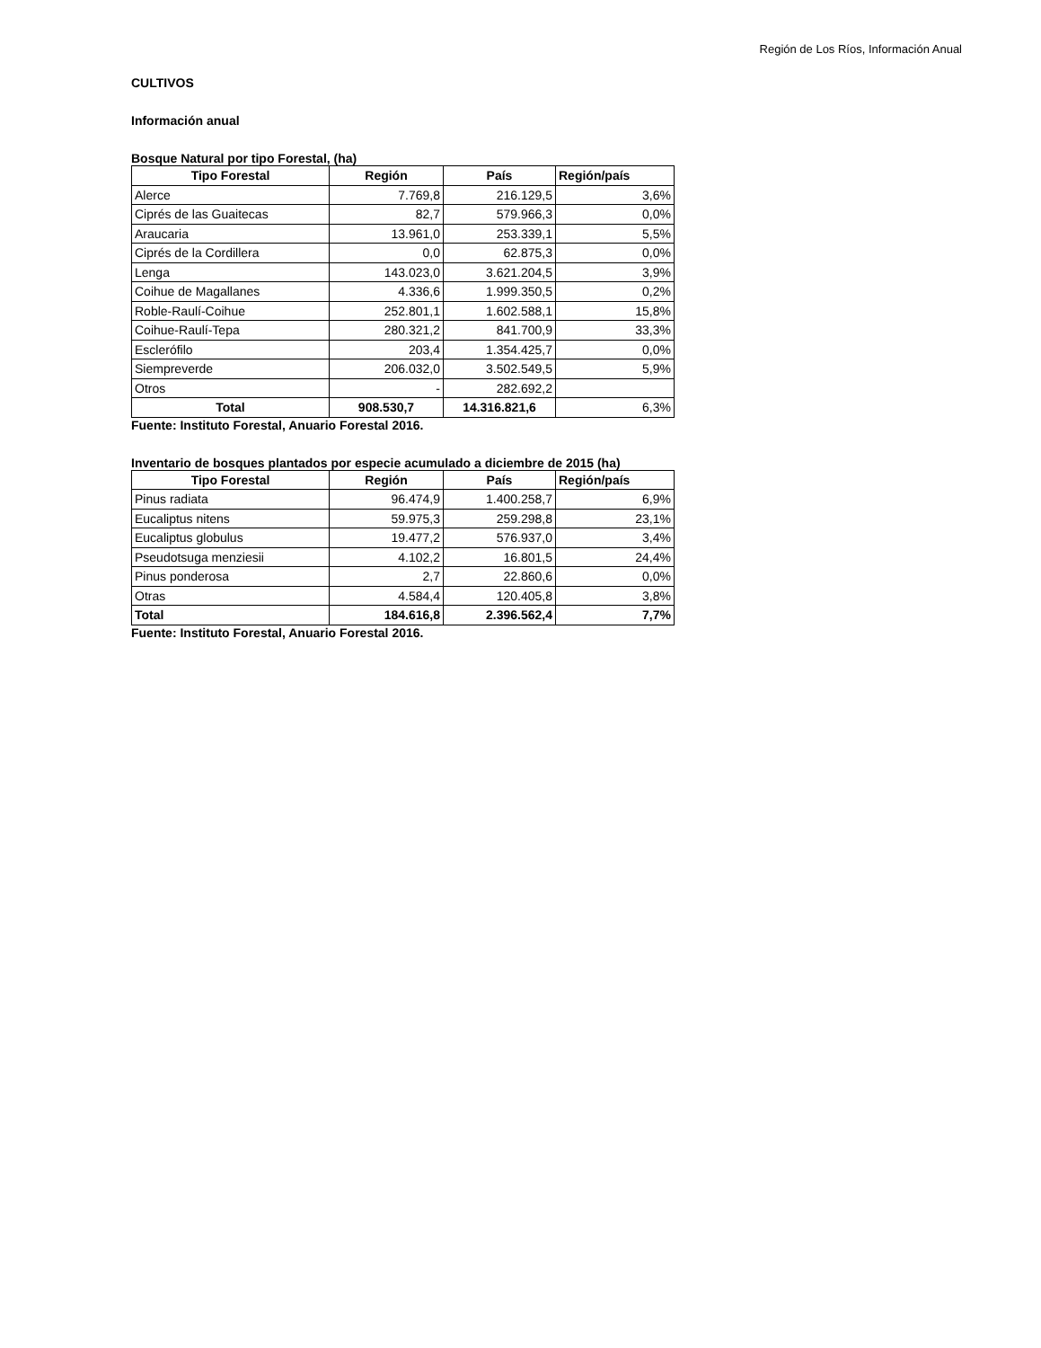Región de Los Ríos, Información Anual
CULTIVOS
Información anual
Bosque Natural por tipo Forestal, (ha)
| Tipo Forestal | Región | País | Región/país |
| --- | --- | --- | --- |
| Alerce | 7.769,8 | 216.129,5 | 3,6% |
| Ciprés de las Guaitecas | 82,7 | 579.966,3 | 0,0% |
| Araucaria | 13.961,0 | 253.339,1 | 5,5% |
| Ciprés de la Cordillera | 0,0 | 62.875,3 | 0,0% |
| Lenga | 143.023,0 | 3.621.204,5 | 3,9% |
| Coihue de Magallanes | 4.336,6 | 1.999.350,5 | 0,2% |
| Roble-Raulí-Coihue | 252.801,1 | 1.602.588,1 | 15,8% |
| Coihue-Raulí-Tepa | 280.321,2 | 841.700,9 | 33,3% |
| Esclerófilo | 203,4 | 1.354.425,7 | 0,0% |
| Siempreverde | 206.032,0 | 3.502.549,5 | 5,9% |
| Otros | - | 282.692,2 | |
| Total | 908.530,7 | 14.316.821,6 | 6,3% |
Fuente: Instituto Forestal, Anuario Forestal 2016.
Inventario de bosques plantados por especie acumulado a diciembre de 2015 (ha)
| Tipo Forestal | Región | País | Región/país |
| --- | --- | --- | --- |
| Pinus radiata | 96.474,9 | 1.400.258,7 | 6,9% |
| Eucaliptus nitens | 59.975,3 | 259.298,8 | 23,1% |
| Eucaliptus globulus | 19.477,2 | 576.937,0 | 3,4% |
| Pseudotsuga menziesii | 4.102,2 | 16.801,5 | 24,4% |
| Pinus ponderosa | 2,7 | 22.860,6 | 0,0% |
| Otras | 4.584,4 | 120.405,8 | 3,8% |
| Total | 184.616,8 | 2.396.562,4 | 7,7% |
Fuente: Instituto Forestal, Anuario Forestal 2016.